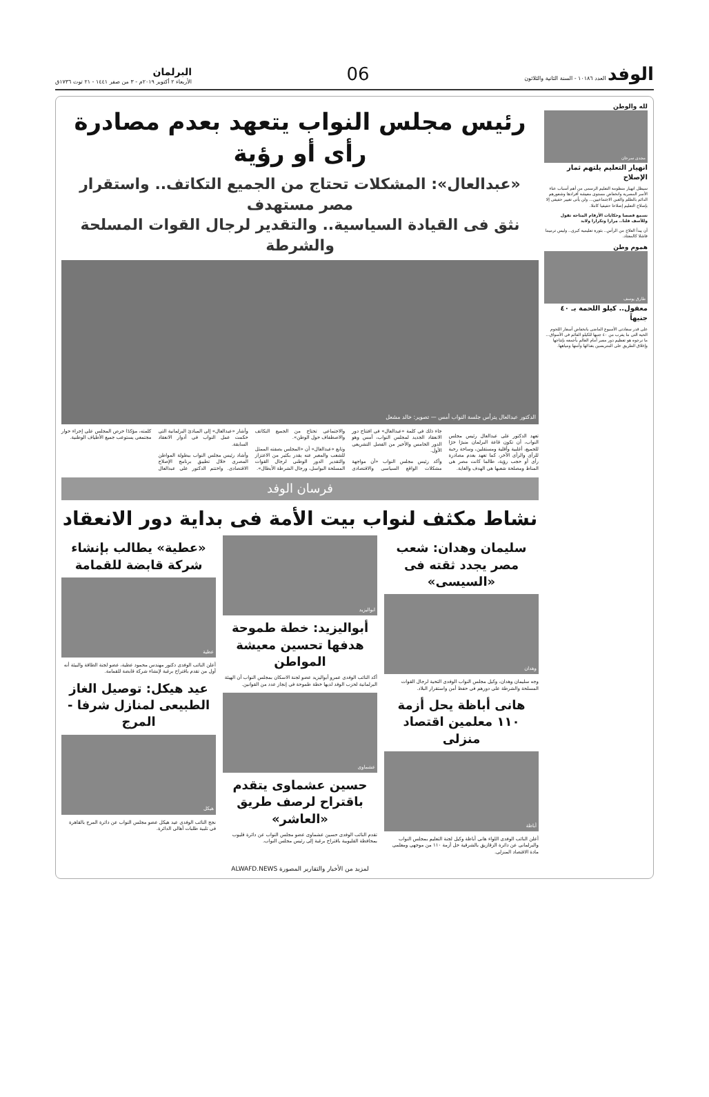الوفد العدد ١٠١٨٦ - السنة الثانية والثلاثون
06
البرلمان
الأربعاء ٢ أكتوبر ٢٠١٩م - ٣ من صفر ١٤٤١ - ٢١ توت ١٧٣٦ق
لله والوطن
مجدى سرحان
انهيار التعليم يلتهم ثمار الإصلاح
سيظل انهيار منظومة التعليم الرسمى من أهم أسباب عناء الأسر المصرية وانخفاض مستوى معيشة أفرادها وشعورهم الدائم بالظلم والغبن الاجتماعيين... ولن يأتى تغيير حقيقى إلا بإصلاح التعليم إصلاحا حقيقيا كاملا.
نسمع قصصا وحكايات الأرقام المتاحة تقول وللأسف قلنا.. مرارا وتكرارا ولابد
أن يبدأ العلاج من الرأس.. بثورة تعليمية كبرى.. وليس ترميما فاشلا كالمعتاد.
هموم وطن
طارق يوسف
معقول.. كيلو اللحمة بـ ٤٠ جنيهاً
على قدر سعادتى الأسبوع الماضى بانخفاض أسعار اللحوم الحية التى ما يقرب من ٤٠ جنيها للكيلو القائم فى الأسواق... ما نرجوه هو تعظيم دور مصر أمام العالم بأجمعه بإنتاجها وإغلاق الطريق على المتربصين بغذائها وأمنها ومياهها.
رئيس مجلس النواب يتعهد بعدم مصادرة رأى أو رؤية
«عبدالعال»: المشكلات تحتاج من الجميع التكاتف.. واستقرار مصر مستهدف
نثق فى القيادة السياسية.. والتقدير لرجال القوات المسلحة والشرطة
الدكتور عبدالعال يترأس جلسة النواب أمس — تصوير: خالد مشعل
تعهد الدكتور على عبدالعال رئيس مجلس النواب، أن تكون قاعة البرلمان منبرًا حرًا للجميع، أغلبية وأقلية ومستقلين، وساحة رحبة للرأى والرأى الآخر، كما تعهد بعدم مصادرة رأى أو حجب رؤية، طالما كانت مصر هى المناط ومصلحة شعبها هى الهدف والغاية.
جاء ذلك فى كلمة «عبدالعال» فى افتتاح دور الانعقاد الجديد لمجلس النواب، أمس وهو الدور الخامس والأخير من الفصل التشريعى الأول.
وأكد رئيس مجلس النواب «أن مواجهة مشكلات الواقع السياسى والاقتصادى والاجتماعى تحتاج من الجميع التكاتف والاصطفاف حول الوطن».
وتابع «عبدالعال» أن «المجلس بصفته الممثل للشعب والمعبر عنه يقدر بكثير من الاعتزاز والتقدير الدور الوطنى لرجال القوات المسلحة البواسل، ورجال الشرطة الأبطال».
وأشار «عبدالعال» إلى المبادئ البرلمانية التى حكمت عمل النواب فى أدوار الانعقاد السابقة.
وأشاد رئيس مجلس النواب ببطولة المواطن المصرى خلال تطبيق برنامج الإصلاح الاقتصادى. واختتم الدكتور على عبدالعال كلمته، مؤكدًا حرص المجلس على إجراء حوار مجتمعى يستوعب جميع الأطياف الوطنية.
فرسان الوفد
نشاط مكثف لنواب بيت الأمة فى بداية دور الانعقاد
سليمان وهدان: شعب مصر يجدد ثقته فى «السيسى»
وهدان
وجه سليمان وهدان، وكيل مجلس النواب الوفدى التحية لرجال القوات المسلحة والشرطة على دورهم فى حفظ أمن واستقرار البلاد.
هانى أباظة يحل أزمة ١١٠ معلمين اقتصاد منزلى
أباظة
أعلن النائب الوفدى اللواء هانى أباظة وكيل لجنة التعليم بمجلس النواب والبرلمانى عن دائرة الزقازيق بالشرقية حل أزمة ١١٠ من موجهى ومعلمى مادة الاقتصاد المنزلى.
ابواليزيد
أبواليزيد: خطة طموحة هدفها تحسين معيشة المواطن
أكد النائب الوفدى عمرو أبواليزيد عضو لجنة الاسكان بمجلس النواب أن الهيئة البرلمانية لحزب الوفد لديها خطة طموحة فى إنجاز عدد من القوانين.
عشماوى
حسين عشماوى يتقدم باقتراح لرصف طريق «العاشر»
تقدم النائب الوفدى حسين عشماوى عضو مجلس النواب عن دائرة قليوب بمحافظة القليوبية باقتراح برغبة إلى رئيس مجلس النواب.
«عطية» يطالب بإنشاء شركة قابضة للقمامة
عطية
أعلن النائب الوفدى دكتور مهندس محمود عطية، عضو لجنة الطاقة والبيئة أنه أول من تقدم باقتراح برغبة لإنشاء شركة قابضة للقمامة.
عيد هيكل: توصيل الغاز الطبيعى لمنازل شرفا - المرج
هيكل
نجح النائب الوفدى عيد هيكل عضو مجلس النواب عن دائرة المرج بالقاهرة فى تلبية طلبات أهالى الدائرة.
لمزيد من الأخبار والتقارير المصورة ALWAFD.NEWS